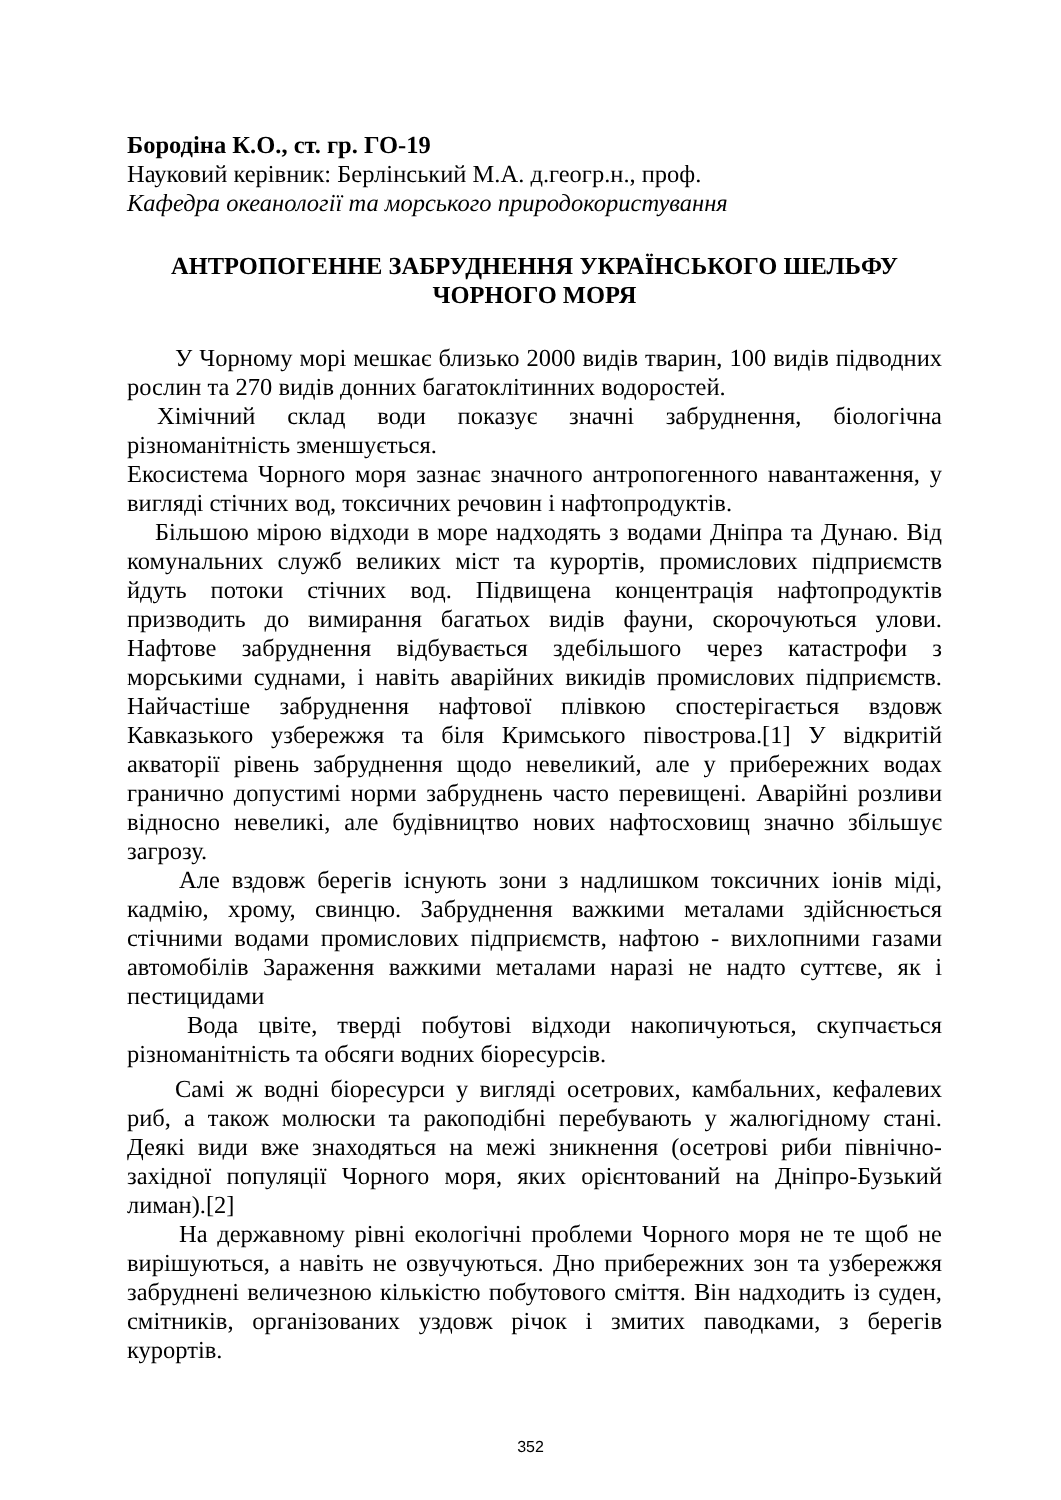Бородіна К.О., ст. гр. ГО-19
Науковий керівник: Берлінський М.А. д.геогр.н., проф.
Кафедра океанології та морського природокористування
АНТРОПОГЕННЕ ЗАБРУДНЕННЯ УКРАЇНСЬКОГО ШЕЛЬФУ ЧОРНОГО МОРЯ
У Чорному морі мешкає близько 2000 видів тварин, 100 видів підводних рослин та 270 видів донних багатоклітинних водоростей.
Хімічний склад води показує значні забруднення, біологічна різноманітність зменшується.
Екосистема Чорного моря зазнає значного антропогенного навантаження, у вигляді стічних вод, токсичних речовин і нафтопродуктів.
Більшою мірою відходи в море надходять з водами Дніпра та Дунаю. Від комунальних служб великих міст та курортів, промислових підприємств йдуть потоки стічних вод. Підвищена концентрація нафтопродуктів призводить до вимирання багатьох видів фауни, скорочуються улови. Нафтове забруднення відбувається здебільшого через катастрофи з морськими суднами, і навіть аварійних викидів промислових підприємств. Найчастіше забруднення нафтової плівкою спостерігається вздовж Кавказького узбережжя та біля Кримського півострова.[1] У відкритій акваторії рівень забруднення щодо невеликий, але у прибережних водах гранично допустимі норми забруднень часто перевищені. Аварійні розливи відносно невеликі, але будівництво нових нафтосховищ значно збільшує загрозу.
Але вздовж берегів існують зони з надлишком токсичних іонів міді, кадмію, хрому, свинцю. Забруднення важкими металами здійснюється стічними водами промислових підприємств, нафтою - вихлопними газами автомобілів Зараження важкими металами наразі не надто суттєве, як і пестицидами
Вода цвіте, тверді побутові відходи накопичуються, скупчається різноманітність та обсяги водних біоресурсів.
Самі ж водні біоресурси у вигляді осетрових, камбальних, кефалевих риб, а також молюски та ракоподібні перебувають у жалюгідному стані. Деякі види вже знаходяться на межі зникнення (осетрові риби північно-західної популяції Чорного моря, яких орієнтований на Дніпро-Бузький лиман).[2]
На державному рівні екологічні проблеми Чорного моря не те щоб не вирішуються, а навіть не озвучуються. Дно прибережних зон та узбережжя забруднені величезною кількістю побутового сміття. Він надходить із суден, смітників, організованих уздовж річок і змитих паводками, з берегів курортів.
352